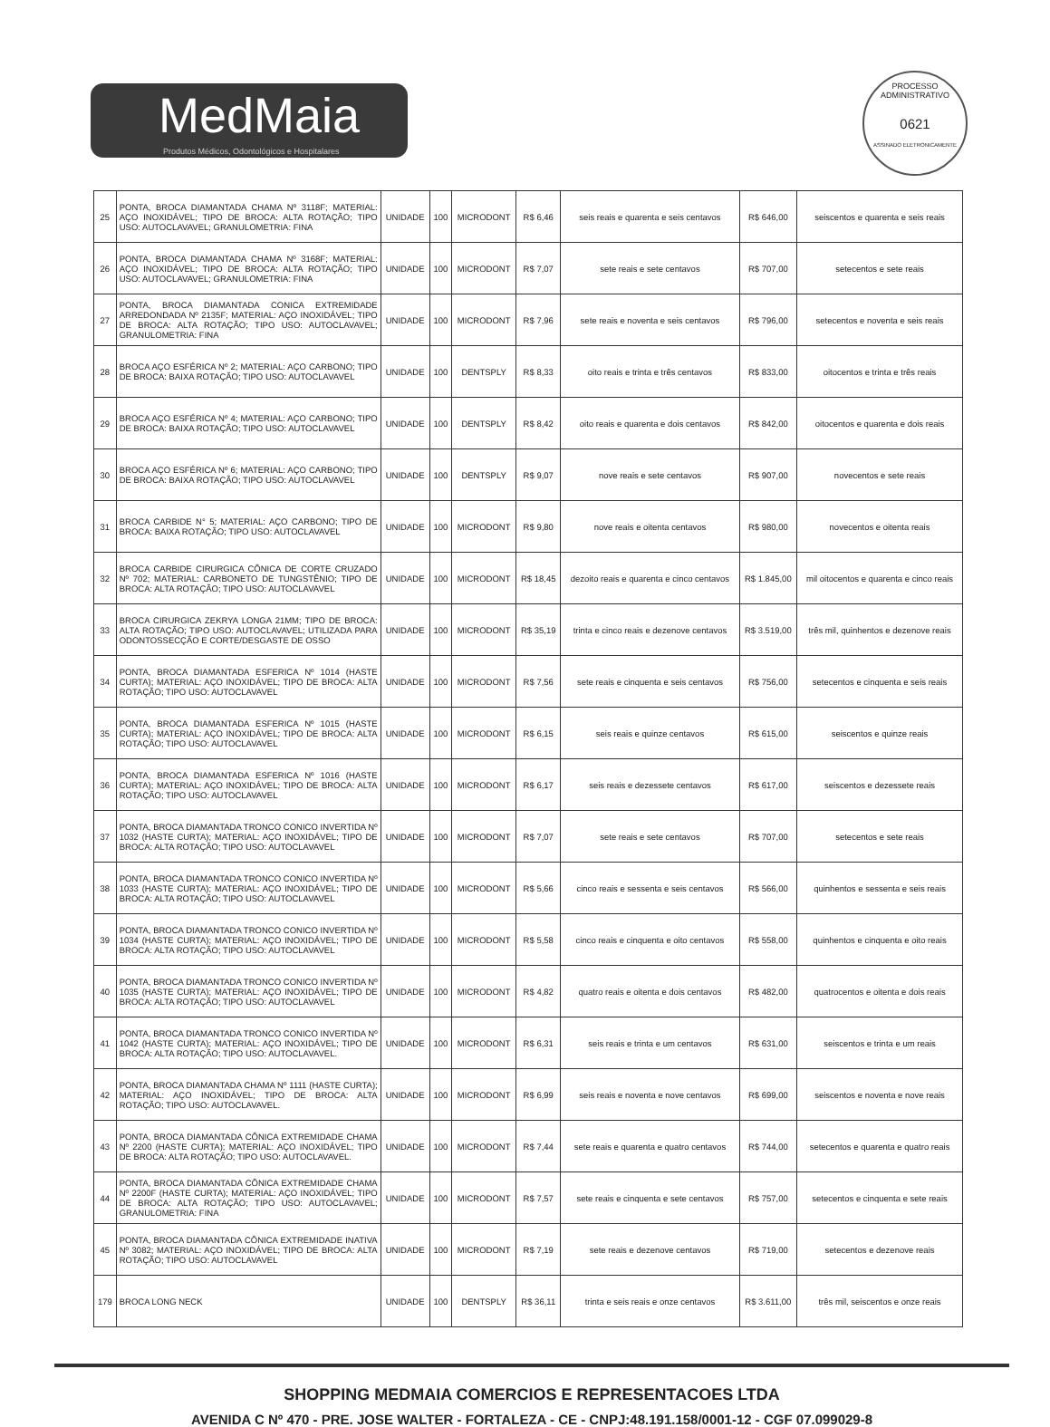MedMaia
Produtos Médicos, Odontológicos e Hospitalares
PROCESSO ADMINISTRATIVO
0621
ASSINADO ELETRONICAMENTE
| 25 | PONTA, BROCA DIAMANTADA CHAMA Nº 3118F; MATERIAL: AÇO INOXIDÁVEL; TIPO DE BROCA: ALTA ROTAÇÃO; TIPO USO: AUTOCLAVAVEL; GRANULOMETRIA: FINA | UNIDADE | 100 | MICRODONT | R$ 6,46 | seis reais e quarenta e seis centavos | R$ 646,00 | seiscentos e quarenta e seis reais |
| 26 | PONTA, BROCA DIAMANTADA CHAMA Nº 3168F; MATERIAL: AÇO INOXIDÁVEL; TIPO DE BROCA: ALTA ROTAÇÃO; TIPO USO: AUTOCLAVAVEL; GRANULOMETRIA: FINA | UNIDADE | 100 | MICRODONT | R$ 7,07 | sete reais e sete centavos | R$ 707,00 | setecentos e sete reais |
| 27 | PONTA, BROCA DIAMANTADA CONICA EXTREMIDADE ARREDONDADA Nº 2135F; MATERIAL: AÇO INOXIDÁVEL; TIPO DE BROCA: ALTA ROTAÇÃO; TIPO USO: AUTOCLAVAVEL; GRANULOMETRIA: FINA | UNIDADE | 100 | MICRODONT | R$ 7,96 | sete reais e noventa e seis centavos | R$ 796,00 | setecentos e noventa e seis reais |
| 28 | BROCA AÇO ESFÉRICA Nº 2; MATERIAL: AÇO CARBONO; TIPO DE BROCA: BAIXA ROTAÇÃO; TIPO USO: AUTOCLAVAVEL | UNIDADE | 100 | DENTSPLY | R$ 8,33 | oito reais e trinta e três centavos | R$ 833,00 | oitocentos e trinta e três reais |
| 29 | BROCA AÇO ESFÉRICA Nº 4; MATERIAL: AÇO CARBONO; TIPO DE BROCA: BAIXA ROTAÇÃO; TIPO USO: AUTOCLAVAVEL | UNIDADE | 100 | DENTSPLY | R$ 8,42 | oito reais e quarenta e dois centavos | R$ 842,00 | oitocentos e quarenta e dois reais |
| 30 | BROCA AÇO ESFÉRICA Nº 6; MATERIAL: AÇO CARBONO; TIPO DE BROCA: BAIXA ROTAÇÃO; TIPO USO: AUTOCLAVAVEL | UNIDADE | 100 | DENTSPLY | R$ 9,07 | nove reais e sete centavos | R$ 907,00 | novecentos e sete reais |
| 31 | BROCA CARBIDE N° 5; MATERIAL: AÇO CARBONO; TIPO DE BROCA: BAIXA ROTAÇÃO; TIPO USO: AUTOCLAVAVEL | UNIDADE | 100 | MICRODONT | R$ 9,80 | nove reais e oitenta centavos | R$ 980,00 | novecentos e oitenta reais |
| 32 | BROCA CARBIDE CIRURGICA CÔNICA DE CORTE CRUZADO Nº 702; MATERIAL: CARBONETO DE TUNGSTÊNIO; TIPO DE BROCA: ALTA ROTAÇÃO; TIPO USO: AUTOCLAVAVEL | UNIDADE | 100 | MICRODONT | R$ 18,45 | dezoito reais e quarenta e cinco centavos | R$ 1.845,00 | mil oitocentos e quarenta e cinco reais |
| 33 | BROCA CIRURGICA ZEKRYA LONGA 21MM; TIPO DE BROCA: ALTA ROTAÇÃO; TIPO USO: AUTOCLAVAVEL; UTILIZADA PARA ODONTOSSECÇÃO E CORTE/DESGASTE DE OSSO | UNIDADE | 100 | MICRODONT | R$ 35,19 | trinta e cinco reais e dezenove centavos | R$ 3.519,00 | três mil, quinhentos e dezenove reais |
| 34 | PONTA, BROCA DIAMANTADA ESFERICA Nº 1014 (HASTE CURTA); MATERIAL: AÇO INOXIDÁVEL; TIPO DE BROCA: ALTA ROTAÇÃO; TIPO USO: AUTOCLAVAVEL | UNIDADE | 100 | MICRODONT | R$ 7,56 | sete reais e cinquenta e seis centavos | R$ 756,00 | setecentos e cinquenta e seis reais |
| 35 | PONTA, BROCA DIAMANTADA ESFERICA Nº 1015 (HASTE CURTA); MATERIAL: AÇO INOXIDÁVEL; TIPO DE BROCA: ALTA ROTAÇÃO; TIPO USO: AUTOCLAVAVEL | UNIDADE | 100 | MICRODONT | R$ 6,15 | seis reais e quinze centavos | R$ 615,00 | seiscentos e quinze reais |
| 36 | PONTA, BROCA DIAMANTADA ESFERICA Nº 1016 (HASTE CURTA); MATERIAL: AÇO INOXIDÁVEL; TIPO DE BROCA: ALTA ROTAÇÃO; TIPO USO: AUTOCLAVAVEL | UNIDADE | 100 | MICRODONT | R$ 6,17 | seis reais e dezessete centavos | R$ 617,00 | seiscentos e dezessete reais |
| 37 | PONTA, BROCA DIAMANTADA TRONCO CONICO INVERTIDA Nº 1032 (HASTE CURTA); MATERIAL: AÇO INOXIDÁVEL; TIPO DE BROCA: ALTA ROTAÇÃO; TIPO USO: AUTOCLAVAVEL | UNIDADE | 100 | MICRODONT | R$ 7,07 | sete reais e sete centavos | R$ 707,00 | setecentos e sete reais |
| 38 | PONTA, BROCA DIAMANTADA TRONCO CONICO INVERTIDA Nº 1033 (HASTE CURTA); MATERIAL: AÇO INOXIDÁVEL; TIPO DE BROCA: ALTA ROTAÇÃO; TIPO USO: AUTOCLAVAVEL | UNIDADE | 100 | MICRODONT | R$ 5,66 | cinco reais e sessenta e seis centavos | R$ 566,00 | quinhentos e sessenta e seis reais |
| 39 | PONTA, BROCA DIAMANTADA TRONCO CONICO INVERTIDA Nº 1034 (HASTE CURTA); MATERIAL: AÇO INOXIDÁVEL; TIPO DE BROCA: ALTA ROTAÇÃO; TIPO USO: AUTOCLAVAVEL | UNIDADE | 100 | MICRODONT | R$ 5,58 | cinco reais e cinquenta e oito centavos | R$ 558,00 | quinhentos e cinquenta e oito reais |
| 40 | PONTA, BROCA DIAMANTADA TRONCO CONICO INVERTIDA Nº 1035 (HASTE CURTA); MATERIAL: AÇO INOXIDÁVEL; TIPO DE BROCA: ALTA ROTAÇÃO; TIPO USO: AUTOCLAVAVEL | UNIDADE | 100 | MICRODONT | R$ 4,82 | quatro reais e oitenta e dois centavos | R$ 482,00 | quatrocentos e oitenta e dois reais |
| 41 | PONTA, BROCA DIAMANTADA TRONCO CONICO INVERTIDA Nº 1042 (HASTE CURTA); MATERIAL: AÇO INOXIDÁVEL; TIPO DE BROCA: ALTA ROTAÇÃO; TIPO USO: AUTOCLAVAVEL. | UNIDADE | 100 | MICRODONT | R$ 6,31 | seis reais e trinta e um centavos | R$ 631,00 | seiscentos e trinta e um reais |
| 42 | PONTA, BROCA DIAMANTADA CHAMA Nº 1111 (HASTE CURTA); MATERIAL: AÇO INOXIDÁVEL; TIPO DE BROCA: ALTA ROTAÇÃO; TIPO USO: AUTOCLAVAVEL. | UNIDADE | 100 | MICRODONT | R$ 6,99 | seis reais e noventa e nove centavos | R$ 699,00 | seiscentos e noventa e nove reais |
| 43 | PONTA, BROCA DIAMANTADA CÔNICA EXTREMIDADE CHAMA Nº 2200 (HASTE CURTA); MATERIAL: AÇO INOXIDÁVEL; TIPO DE BROCA: ALTA ROTAÇÃO; TIPO USO: AUTOCLAVAVEL. | UNIDADE | 100 | MICRODONT | R$ 7,44 | sete reais e quarenta e quatro centavos | R$ 744,00 | setecentos e quarenta e quatro reais |
| 44 | PONTA, BROCA DIAMANTADA CÔNICA EXTREMIDADE CHAMA Nº 2200F (HASTE CURTA); MATERIAL: AÇO INOXIDÁVEL; TIPO DE BROCA: ALTA ROTAÇÃO; TIPO USO: AUTOCLAVAVEL; GRANULOMETRIA: FINA | UNIDADE | 100 | MICRODONT | R$ 7,57 | sete reais e cinquenta e sete centavos | R$ 757,00 | setecentos e cinquenta e sete reais |
| 45 | PONTA, BROCA DIAMANTADA CÔNICA EXTREMIDADE INATIVA Nº 3082; MATERIAL: AÇO INOXIDÁVEL; TIPO DE BROCA: ALTA ROTAÇÃO; TIPO USO: AUTOCLAVAVEL | UNIDADE | 100 | MICRODONT | R$ 7,19 | sete reais e dezenove centavos | R$ 719,00 | setecentos e dezenove reais |
| 179 | BROCA LONG NECK | UNIDADE | 100 | DENTSPLY | R$ 36,11 | trinta e seis reais e onze centavos | R$ 3.611,00 | três mil, seiscentos e onze reais |
SHOPPING MEDMAIA COMERCIOS E REPRESENTACOES LTDA
AVENIDA C Nº 470 - PRE. JOSE WALTER - FORTALEZA - CE - CNPJ:48.191.158/0001-12 - CGF 07.099029-8